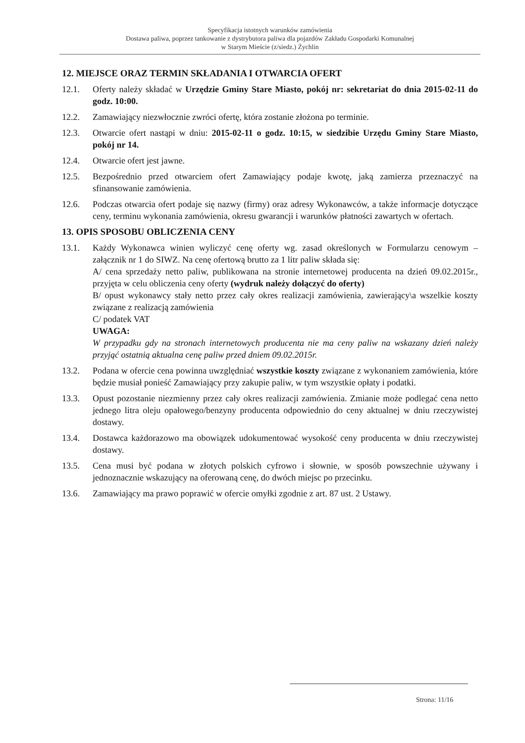Specyfikacja istotnych warunków zamówienia
Dostawa paliwa, poprzez tankowanie z dystrybutora paliwa dla pojazdów Zakładu Gospodarki Komunalnej
w Starym Mieście (z/siedz.) Żychlin
12. MIEJSCE ORAZ TERMIN SKŁADANIA I OTWARCIA OFERT
12.1. Oferty należy składać w Urzędzie Gminy Stare Miasto, pokój nr: sekretariat do dnia 2015-02-11 do godz. 10:00.
12.2. Zamawiający niezwłocznie zwróci ofertę, która zostanie złożona po terminie.
12.3. Otwarcie ofert nastąpi w dniu: 2015-02-11 o godz. 10:15, w siedzibie Urzędu Gminy Stare Miasto, pokój nr 14.
12.4. Otwarcie ofert jest jawne.
12.5. Bezpośrednio przed otwarciem ofert Zamawiający podaje kwotę, jaką zamierza przeznaczyć na sfinansowanie zamówienia.
12.6. Podczas otwarcia ofert podaje się nazwy (firmy) oraz adresy Wykonawców, a także informacje dotyczące ceny, terminu wykonania zamówienia, okresu gwarancji i warunków płatności zawartych w ofertach.
13. OPIS SPOSOBU OBLICZENIA CENY
13.1. Każdy Wykonawca winien wyliczyć cenę oferty wg. zasad określonych w Formularzu cenowym – załącznik nr 1 do SIWZ. Na cenę ofertową brutto za 1 litr paliw składa się:
A/ cena sprzedaży netto paliw, publikowana na stronie internetowej producenta na dzień 09.02.2015r., przyjęta w celu obliczenia ceny oferty (wydruk należy dołączyć do oferty)
B/ opust wykonawcy stały netto przez cały okres realizacji zamówienia, zawierający\a wszelkie koszty związane z realizacją zamówienia
C/ podatek VAT
UWAGA:
W przypadku gdy na stronach internetowych producenta nie ma ceny paliw na wskazany dzień należy przyjąć ostatnią aktualna cenę paliw przed dniem 09.02.2015r.
13.2. Podana w ofercie cena powinna uwzględniać wszystkie koszty związane z wykonaniem zamówienia, które będzie musiał ponieść Zamawiający przy zakupie paliw, w tym wszystkie opłaty i podatki.
13.3. Opust pozostanie niezmienny przez cały okres realizacji zamówienia. Zmianie może podlegać cena netto jednego litra oleju opałowego/benzyny producenta odpowiednio do ceny aktualnej w dniu rzeczywistej dostawy.
13.4. Dostawca każdorazowo ma obowiązek udokumentować wysokość ceny producenta w dniu rzeczywistej dostawy.
13.5. Cena musi być podana w złotych polskich cyfrowo i słownie, w sposób powszechnie używany i jednoznacznie wskazujący na oferowaną cenę, do dwóch miejsc po przecinku.
13.6. Zamawiający ma prawo poprawić w ofercie omyłki zgodnie z art. 87 ust. 2 Ustawy.
Strona: 11/16